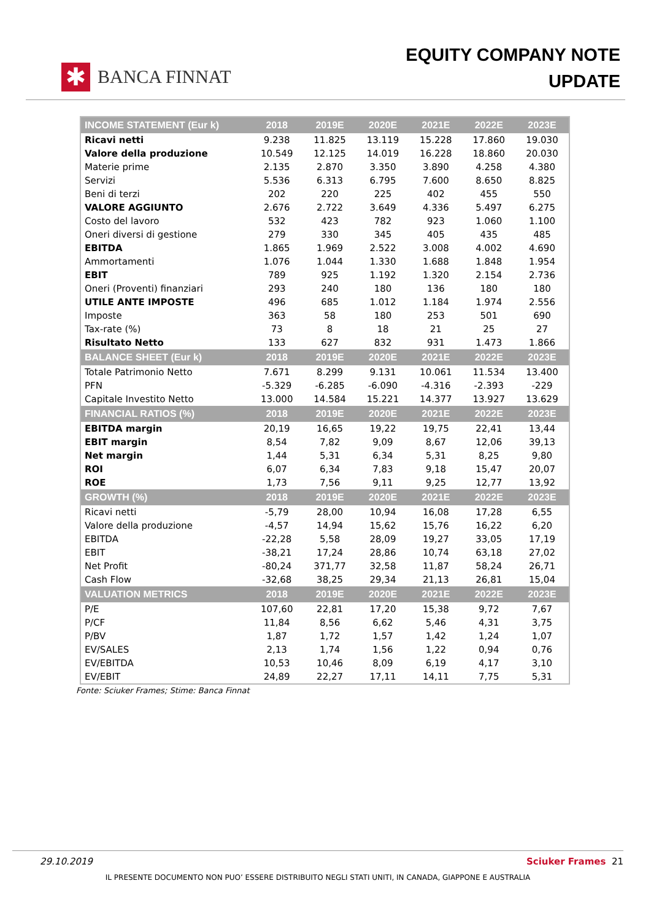✱
BANCA FINNAT
EQUITY COMPANY NOTE
UPDATE
| INCOME STATEMENT (Eur k) | 2018 | 2019E | 2020E | 2021E | 2022E | 2023E |
| --- | --- | --- | --- | --- | --- | --- |
| Ricavi netti | 9.238 | 11.825 | 13.119 | 15.228 | 17.860 | 19.030 |
| Valore della produzione | 10.549 | 12.125 | 14.019 | 16.228 | 18.860 | 20.030 |
| Materie prime | 2.135 | 2.870 | 3.350 | 3.890 | 4.258 | 4.380 |
| Servizi | 5.536 | 6.313 | 6.795 | 7.600 | 8.650 | 8.825 |
| Beni di terzi | 202 | 220 | 225 | 402 | 455 | 550 |
| VALORE AGGIUNTO | 2.676 | 2.722 | 3.649 | 4.336 | 5.497 | 6.275 |
| Costo del lavoro | 532 | 423 | 782 | 923 | 1.060 | 1.100 |
| Oneri diversi di gestione | 279 | 330 | 345 | 405 | 435 | 485 |
| EBITDA | 1.865 | 1.969 | 2.522 | 3.008 | 4.002 | 4.690 |
| Ammortamenti | 1.076 | 1.044 | 1.330 | 1.688 | 1.848 | 1.954 |
| EBIT | 789 | 925 | 1.192 | 1.320 | 2.154 | 2.736 |
| Oneri (Proventi) finanziari | 293 | 240 | 180 | 136 | 180 | 180 |
| UTILE ANTE IMPOSTE | 496 | 685 | 1.012 | 1.184 | 1.974 | 2.556 |
| Imposte | 363 | 58 | 180 | 253 | 501 | 690 |
| Tax-rate (%) | 73 | 8 | 18 | 21 | 25 | 27 |
| Risultato Netto | 133 | 627 | 832 | 931 | 1.473 | 1.866 |
| BALANCE SHEET (Eur k) | 2018 | 2019E | 2020E | 2021E | 2022E | 2023E |
| Totale Patrimonio Netto | 7.671 | 8.299 | 9.131 | 10.061 | 11.534 | 13.400 |
| PFN | -5.329 | -6.285 | -6.090 | -4.316 | -2.393 | -229 |
| Capitale Investito Netto | 13.000 | 14.584 | 15.221 | 14.377 | 13.927 | 13.629 |
| FINANCIAL RATIOS (%) | 2018 | 2019E | 2020E | 2021E | 2022E | 2023E |
| EBITDA margin | 20,19 | 16,65 | 19,22 | 19,75 | 22,41 | 13,44 |
| EBIT margin | 8,54 | 7,82 | 9,09 | 8,67 | 12,06 | 39,13 |
| Net margin | 1,44 | 5,31 | 6,34 | 5,31 | 8,25 | 9,80 |
| ROI | 6,07 | 6,34 | 7,83 | 9,18 | 15,47 | 20,07 |
| ROE | 1,73 | 7,56 | 9,11 | 9,25 | 12,77 | 13,92 |
| GROWTH (%) | 2018 | 2019E | 2020E | 2021E | 2022E | 2023E |
| Ricavi netti | -5,79 | 28,00 | 10,94 | 16,08 | 17,28 | 6,55 |
| Valore della produzione | -4,57 | 14,94 | 15,62 | 15,76 | 16,22 | 6,20 |
| EBITDA | -22,28 | 5,58 | 28,09 | 19,27 | 33,05 | 17,19 |
| EBIT | -38,21 | 17,24 | 28,86 | 10,74 | 63,18 | 27,02 |
| Net Profit | -80,24 | 371,77 | 32,58 | 11,87 | 58,24 | 26,71 |
| Cash Flow | -32,68 | 38,25 | 29,34 | 21,13 | 26,81 | 15,04 |
| VALUATION METRICS | 2018 | 2019E | 2020E | 2021E | 2022E | 2023E |
| P/E | 107,60 | 22,81 | 17,20 | 15,38 | 9,72 | 7,67 |
| P/CF | 11,84 | 8,56 | 6,62 | 5,46 | 4,31 | 3,75 |
| P/BV | 1,87 | 1,72 | 1,57 | 1,42 | 1,24 | 1,07 |
| EV/SALES | 2,13 | 1,74 | 1,56 | 1,22 | 0,94 | 0,76 |
| EV/EBITDA | 10,53 | 10,46 | 8,09 | 6,19 | 4,17 | 3,10 |
| EV/EBIT | 24,89 | 22,27 | 17,11 | 14,11 | 7,75 | 5,31 |
Fonte: Sciuker Frames; Stime: Banca Finnat
29.10.2019 Sciuker Frames 21
IL PRESENTE DOCUMENTO NON PUO’ ESSERE DISTRIBUITO NEGLI STATI UNITI, IN CANADA, GIAPPONE E AUSTRALIA